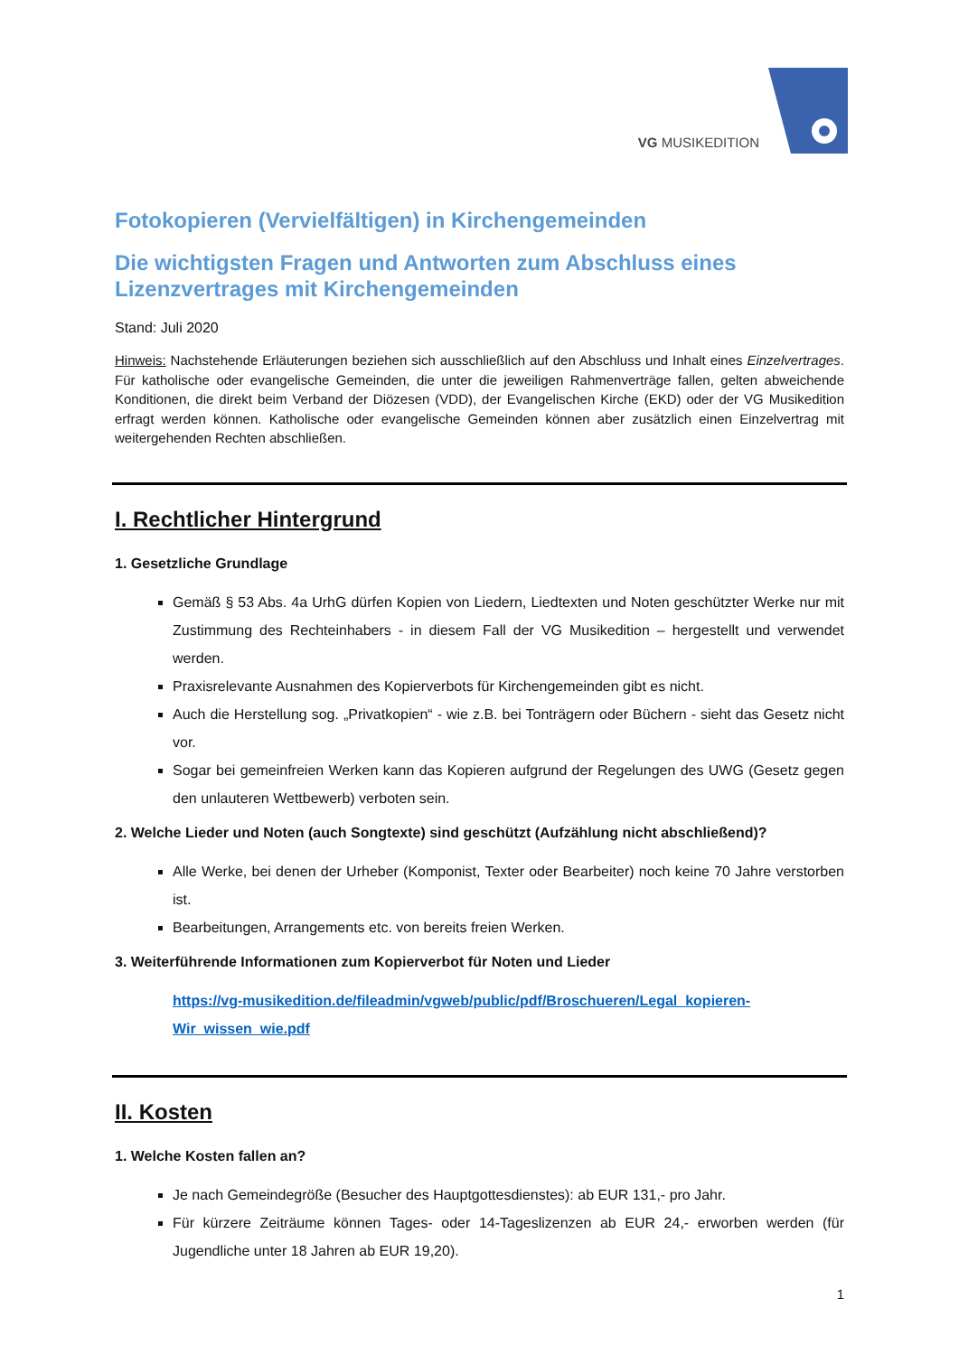VG MUSIKEDITION
Fotokopieren (Vervielfältigen) in Kirchengemeinden
Die wichtigsten Fragen und Antworten zum Abschluss eines Lizenzvertrages mit Kirchengemeinden
Stand: Juli 2020
Hinweis: Nachstehende Erläuterungen beziehen sich ausschließlich auf den Abschluss und Inhalt eines Einzelvertrages. Für katholische oder evangelische Gemeinden, die unter die jeweiligen Rahmenverträge fallen, gelten abweichende Konditionen, die direkt beim Verband der Diözesen (VDD), der Evangelischen Kirche (EKD) oder der VG Musikedition erfragt werden können. Katholische oder evangelische Gemeinden können aber zusätzlich einen Einzelvertrag mit weitergehenden Rechten abschließen.
I. Rechtlicher Hintergrund
1. Gesetzliche Grundlage
Gemäß § 53 Abs. 4a UrhG dürfen Kopien von Liedern, Liedtexten und Noten geschützter Werke nur mit Zustimmung des Rechteinhabers - in diesem Fall der VG Musikedition – hergestellt und verwendet werden.
Praxisrelevante Ausnahmen des Kopierverbots für Kirchengemeinden gibt es nicht.
Auch die Herstellung sog. „Privatkopien“ - wie z.B. bei Tonträgern oder Büchern - sieht das Gesetz nicht vor.
Sogar bei gemeinfreien Werken kann das Kopieren aufgrund der Regelungen des UWG (Gesetz gegen den unlauteren Wettbewerb) verboten sein.
2. Welche Lieder und Noten (auch Songtexte) sind geschützt (Aufzählung nicht abschließend)?
Alle Werke, bei denen der Urheber (Komponist, Texter oder Bearbeiter) noch keine 70 Jahre verstorben ist.
Bearbeitungen, Arrangements etc. von bereits freien Werken.
3. Weiterführende Informationen zum Kopierverbot für Noten und Lieder
https://vg-musikedition.de/fileadmin/vgweb/public/pdf/Broschueren/Legal_kopieren-Wir_wissen_wie.pdf
II. Kosten
1. Welche Kosten fallen an?
Je nach Gemeindegröße (Besucher des Hauptgottesdienstes): ab EUR 131,- pro Jahr.
Für kürzere Zeiträume können Tages- oder 14-Tageslizenzen ab EUR 24,- erworben werden (für Jugendliche unter 18 Jahren ab EUR 19,20).
1